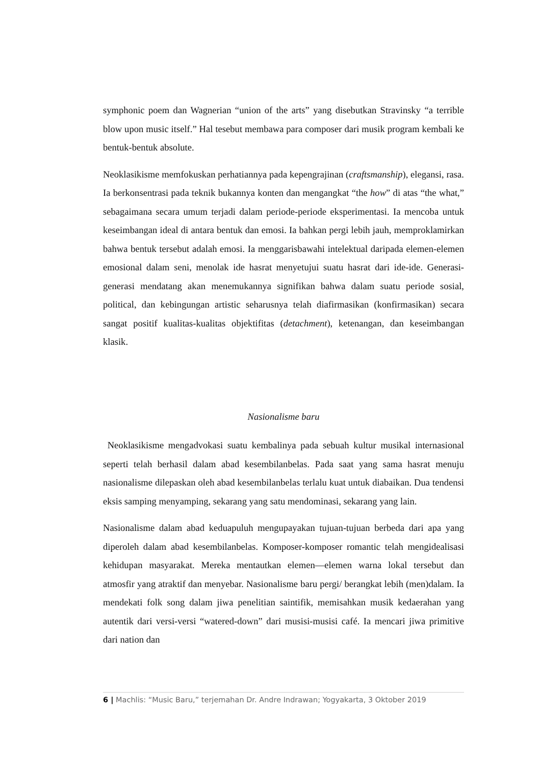symphonic poem dan Wagnerian “union of the arts” yang disebutkan Stravinsky “a terrible blow upon music itself.” Hal tesebut membawa para composer dari musik program kembali ke bentuk-bentuk absolute.
Neoklasikisme memfokuskan perhatiannya pada kepengrajinan (craftsmanship), elegansi, rasa. Ia berkonsentrasi pada teknik bukannya konten dan mengangkat “the how” di atas “the what,” sebagaimana secara umum terjadi dalam periode-periode eksperimentasi. Ia mencoba untuk keseimbangan ideal di antara bentuk dan emosi. Ia bahkan pergi lebih jauh, memproklamirkan bahwa bentuk tersebut adalah emosi. Ia menggarisbawahi intelektual daripada elemen-elemen emosional dalam seni, menolak ide hasrat menyetujui suatu hasrat dari ide-ide. Generasi-generasi mendatang akan menemukannya signifikan bahwa dalam suatu periode sosial, political, dan kebingungan artistic seharusnya telah diafirmasikan (konfirmasikan) secara sangat positif kualitas-kualitas objektifitas (detachment), ketenangan, dan keseimbangan klasik.
Nasionalisme baru
Neoklasikisme mengadvokasi suatu kembalinya pada sebuah kultur musikal internasional seperti telah berhasil dalam abad kesembilanbelas. Pada saat yang sama hasrat menuju nasionalisme dilepaskan oleh abad kesembilanbelas terlalu kuat untuk diabaikan. Dua tendensi eksis samping menyamping, sekarang yang satu mendominasi, sekarang yang lain.
Nasionalisme dalam abad keduapuluh mengupayakan tujuan-tujuan berbeda dari apa yang diperoleh dalam abad kesembilanbelas. Komposer-komposer romantic telah mengidealisasi kehidupan masyarakat. Mereka mentautkan elemen—elemen warna lokal tersebut dan atmosfir yang atraktif dan menyebar. Nasionalisme baru pergi/ berangkat lebih (men)dalam. Ia mendekati folk song dalam jiwa penelitian saintifik, memisahkan musik kedaerahan yang autentik dari versi-versi “watered-down” dari musisi-musisi café. Ia mencari jiwa primitive dari nation dan
6 | Machlis: “Music Baru,” terjemahan Dr. Andre Indrawan; Yogyakarta, 3 Oktober 2019